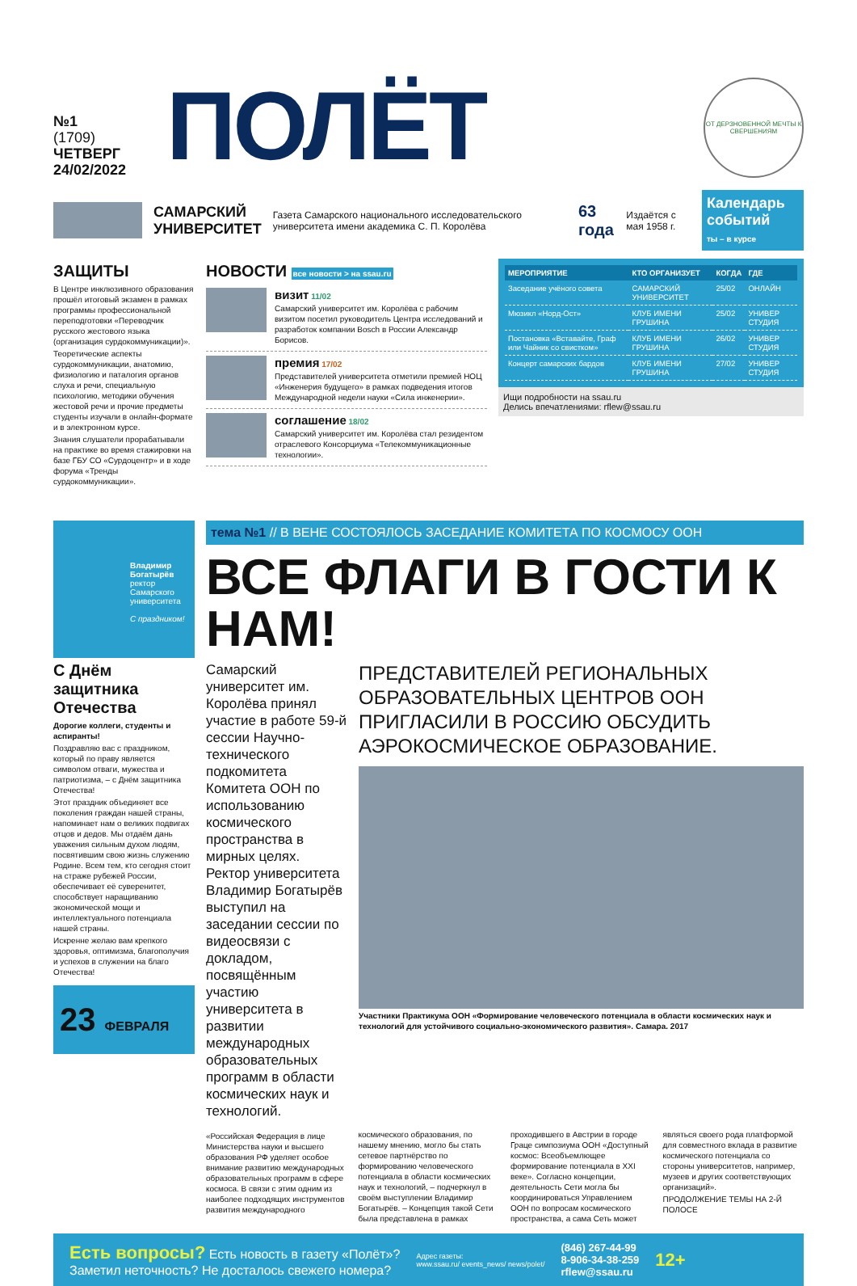№1
(1709)
ЧЕТВЕРГ
24/02/2022
ПОЛЁТ
ОТ ДЕРЗНОВЕННОЙ МЕЧТЫ К СВЕРШЕНИЯМ
САМАРСКИЙ
УНИВЕРСИТЕТ
Газета Самарского национального исследовательского университета имени академика С. П. Королёва
63 года
Издаётся с мая 1958 г.
Календарь событий
ты – в курсе
ЗАЩИТЫ
В Центре инклюзивного образования прошёл итоговый экзамен в рамках программы профессиональной переподготовки «Переводчик русского жестового языка (организация сурдокоммуникации)».
Теоретические аспекты сурдокоммуникации, анатомию, физиологию и паталогия органов слуха и речи, специальную психологию, методики обучения жестовой речи и прочие предметы студенты изучали в онлайн-формате и в электронном курсе.
Знания слушатели прорабатывали на практике во время стажировки на базе ГБУ СО «Сурдоцентр» и в ходе форума «Тренды сурдокоммуникации».
НОВОСТИ все новости > на ssau.ru
визит 11/02
Самарский университет им. Королёва с рабочим визитом посетил руководитель Центра исследований и разработок компании Bosch в России Александр Борисов.
премия 17/02
Представителей университета отметили премией НОЦ «Инженерия будущего» в рамках подведения итогов Международной недели науки «Сила инженерии».
соглашение 18/02
Самарский университет им. Королёва стал резидентом отраслевого Консорциума «Телекоммуникационные технологии».
| МЕРОПРИЯТИЕ | КТО ОРГАНИЗУЕТ | КОГДА | ГДЕ |
| --- | --- | --- | --- |
| Заседание учёного совета | САМАРСКИЙ УНИВЕРСИТЕТ | 25/02 | ОНЛАЙН |
| Мюзикл «Норд-Ост» | КЛУБ ИМЕНИ ГРУШИНА | 25/02 | УНИВЕР СТУДИЯ |
| Постановка «Вставайте, Граф или Чайник со свистком» | КЛУБ ИМЕНИ ГРУШИНА | 26/02 | УНИВЕР СТУДИЯ |
| Концерт самарских бардов | КЛУБ ИМЕНИ ГРУШИНА | 27/02 | УНИВЕР СТУДИЯ |
Ищи подробности на ssau.ru
Делись впечатлениями: rflew@ssau.ru
Владимир Богатырёв
ректор Самарского университета
С праздником!
С Днём защитника Отечества
Дорогие коллеги, студенты и аспиранты!
Поздравляю вас с праздником, который по праву является символом отваги, мужества и патриотизма, – с Днём защитника Отечества!
Этот праздник объединяет все поколения граждан нашей страны, напоминает нам о великих подвигах отцов и дедов. Мы отдаём дань уважения сильным духом людям, посвятившим свою жизнь служению Родине. Всем тем, кто сегодня стоит на страже рубежей России, обеспечивает её суверенитет, способствует наращиванию экономической мощи и интеллектуального потенциала нашей страны.
Искренне желаю вам крепкого здоровья, оптимизма, благополучия и успехов в служении на благо Отечества!
23 ФЕВРАЛЯ
тема №1 // В ВЕНЕ СОСТОЯЛОСЬ ЗАСЕДАНИЕ КОМИТЕТА ПО КОСМОСУ ООН
ВСЕ ФЛАГИ В ГОСТИ К НАМ!
Самарский университет им. Королёва принял участие в работе 59-й сессии Научно-технического подкомитета Комитета ООН по использованию космического пространства в мирных целях. Ректор университета Владимир Богатырёв выступил на заседании сессии по видеосвязи с докладом, посвящённым участию университета в развитии международных образовательных программ в области космических наук и технологий.
ПРЕДСТАВИТЕЛЕЙ РЕГИОНАЛЬНЫХ ОБРАЗОВАТЕЛЬНЫХ ЦЕНТРОВ ООН ПРИГЛАСИЛИ В РОССИЮ ОБСУДИТЬ АЭРОКОСМИЧЕСКОЕ ОБРАЗОВАНИЕ.
Участники Практикума ООН «Формирование человеческого потенциала в области космических наук и технологий для устойчивого социально-экономического развития». Самара. 2017
«Российская Федерация в лице Министерства науки и высшего образования РФ уделяет особое внимание развитию международных образовательных программ в сфере космоса. В связи с этим одним из наиболее подходящих инструментов развития международного космического образования, по нашему мнению, могло бы стать сетевое партнёрство по формированию человеческого потенциала в области космических наук и технологий, – подчеркнул в своём выступлении Владимир Богатырёв. – Концепция такой Сети была представлена в рамках проходившего в Австрии в городе Граце симпозиума ООН «Доступный космос: Всеобъемлющее формирование потенциала в XXI веке». Согласно концепции, деятельность Сети могла бы координироваться Управлением ООН по вопросам космического пространства, а сама Сеть может являться своего рода платформой для совместного вклада в развитие космического потенциала со стороны университетов, например, музеев и других соответствующих организаций».
ПРОДОЛЖЕНИЕ ТЕМЫ НА 2-Й ПОЛОСЕ
Есть вопросы? Есть новость в газету «Полёт»?
Заметил неточность? Не досталось свежего номера?
Адрес газеты:
www.ssau.ru/ events_news/ news/polet/
(846) 267-44-99
8-906-34-38-259
rflew@ssau.ru 12+